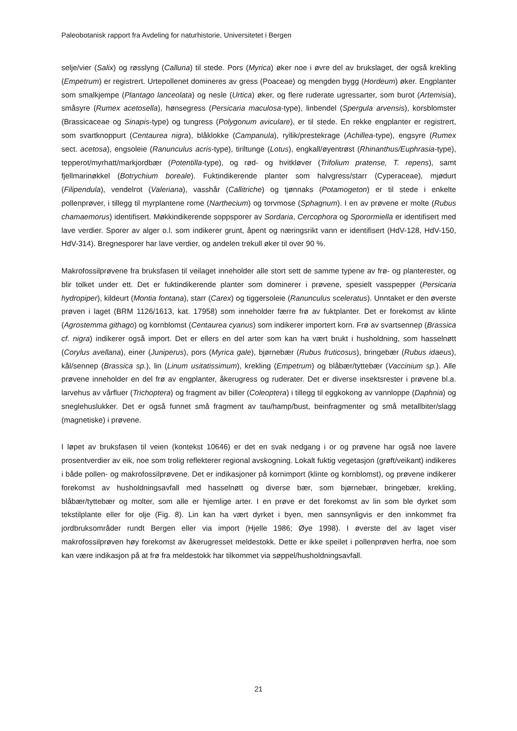Paleobotanisk rapport fra Avdeling for naturhistorie, Universitetet i Bergen
selje/vier (Salix) og røsslyng (Calluna) til stede. Pors (Myrica) øker noe i øvre del av brukslaget, der også krekling (Empetrum) er registrert. Urtepollenet domineres av gress (Poaceae) og mengden bygg (Hordeum) øker. Engplanter som smalkjempe (Plantago lanceolata) og nesle (Urtica) øker, og flere ruderate ugressarter, som burot (Artemisia), småsyre (Rumex acetosella), hønsegress (Persicaria maculosa-type), linbendel (Spergula arvensis), korsblomster (Brassicaceae og Sinapis-type) og tungress (Polygonum aviculare), er til stede. En rekke engplanter er registrert, som svartknoppurt (Centaurea nigra), blåklokke (Campanula), ryllik/prestekrage (Achillea-type), engsyre (Rumex sect. acetosa), engsoleie (Ranunculus acris-type), tiriltunge (Lotus), engkall/øyentrøst (Rhinanthus/Euphrasia-type), tepperot/myrhatt/markjordbær (Potentilla-type), og rød- og hvitkløver (Trifolium pratense, T. repens), samt fjellmarinøkkel (Botrychium boreale). Fuktindikerende planter som halvgress/starr (Cyperaceae), mjødurt (Filipendula), vendelrot (Valeriana), vasshår (Callitriche) og tjønnaks (Potamogeton) er til stede i enkelte pollenprøver, i tillegg til myrplantene rome (Narthecium) og torvmose (Sphagnum). I en av prøvene er molte (Rubus chamaemorus) identifisert. Møkkindikerende soppsporer av Sordaria, Cercophora og Sporormiella er identifisert med lave verdier. Sporer av alger o.l. som indikerer grunt, åpent og næringsrikt vann er identifisert (HdV-128, HdV-150, HdV-314). Bregnesporer har lave verdier, og andelen trekull øker til over 90 %.
Makrofossilprøvene fra bruksfasen til veilaget inneholder alle stort sett de samme typene av frø- og planterester, og blir tolket under ett. Det er fuktindikerende planter som dominerer i prøvene, spesielt vasspepper (Persicaria hydropiper), kildeurt (Montia fontana), starr (Carex) og tiggersoleie (Ranunculus sceleratus). Unntaket er den øverste prøven i laget (BRM 1126/1613, kat. 17958) som inneholder færre frø av fuktplanter. Det er forekomst av klinte (Agrostemma githago) og kornblomst (Centaurea cyanus) som indikerer importert korn. Frø av svartsennep (Brassica cf. nigra) indikerer også import. Det er ellers en del arter som kan ha vært brukt i husholdning, som hasselnøtt (Corylus avellana), einer (Juniperus), pors (Myrica gale), bjørnebær (Rubus fruticosus), bringebær (Rubus idaeus), kål/sennep (Brassica sp.), lin (Linum usitatissimum), krekling (Empetrum) og blåbær/tyttebær (Vaccinium sp.). Alle prøvene inneholder en del frø av engplanter, åkerugress og ruderater. Det er diverse insektsrester i prøvene bl.a. larvehus av vårfluer (Trichoptera) og fragment av biller (Coleoptera) i tillegg til eggkokong av vannloppe (Daphnia) og sneglehuslukker. Det er også funnet små fragment av tau/hamp/bust, beinfragmenter og små metallbiter/slagg (magnetiske) i prøvene.
I løpet av bruksfasen til veien (kontekst 10646) er det en svak nedgang i or og prøvene har også noe lavere prosentverdier av eik, noe som trolig reflekterer regional avskogning. Lokalt fuktig vegetasjon (grøft/veikant) indikeres i både pollen- og makrofossilprøvene. Det er indikasjoner på kornimport (klinte og kornblomst), og prøvene indikerer forekomst av husholdningsavfall med hasselnøtt og diverse bær, som bjørnebær, bringebær, krekling, blåbær/tyttebær og molter, som alle er hjemlige arter. I en prøve er det forekomst av lin som ble dyrket som tekstilplante eller for olje (Fig. 8). Lin kan ha vært dyrket i byen, men sannsynligvis er den innkommet fra jordbruksområder rundt Bergen eller via import (Hjelle 1986; Øye 1998). I øverste del av laget viser makrofossilprøven høy forekomst av åkerugresset meldestokk. Dette er ikke speilet i pollenprøven herfra, noe som kan være indikasjon på at frø fra meldestokk har tilkommet via søppel/husholdningsavfall.
21